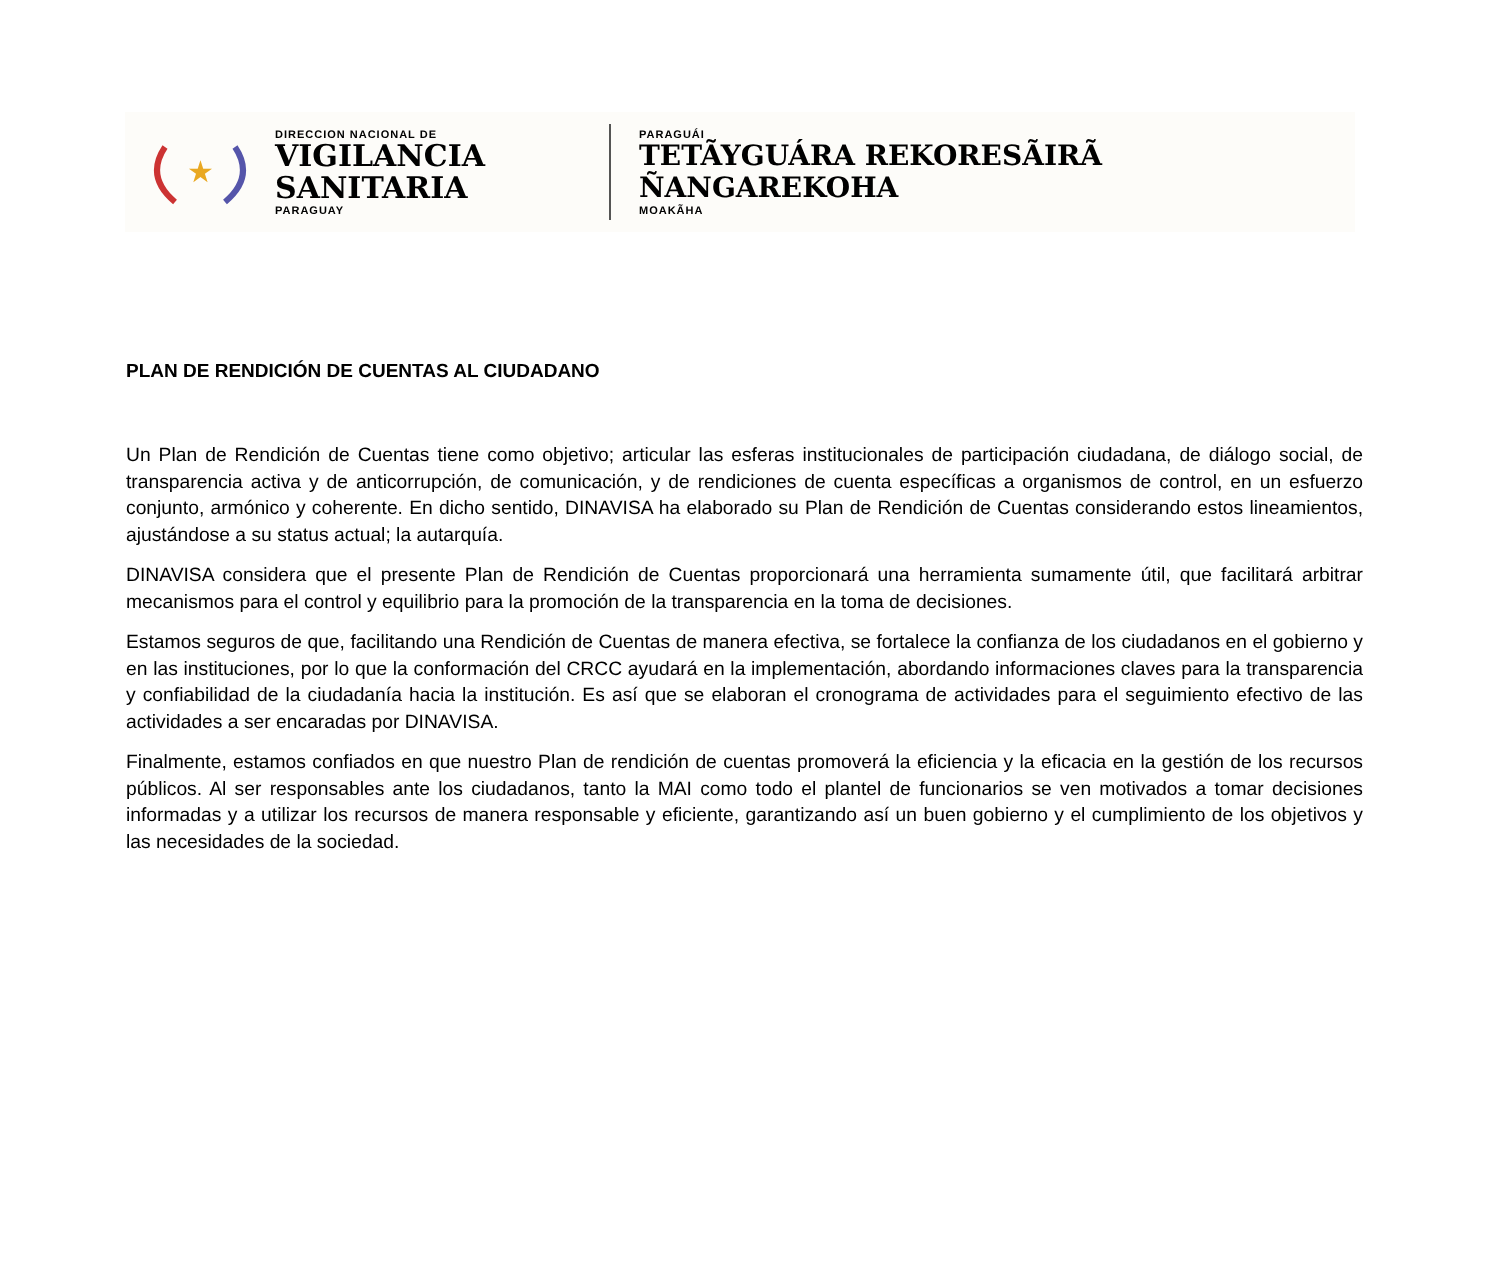★
DIRECCION NACIONAL DE
VIGILANCIA
SANITARIA
PARAGUAY
PARAGUÁI
TETÃYGUÁRA REKORESÃIRÃ
ÑANGAREKOHA
MOAKÃHA
PLAN DE RENDICIÓN DE CUENTAS AL CIUDADANO
Un Plan de Rendición de Cuentas tiene como objetivo; articular las esferas institucionales de participación ciudadana, de diálogo social, de transparencia activa y de anticorrupción, de comunicación, y de rendiciones de cuenta específicas a organismos de control, en un esfuerzo conjunto, armónico y coherente. En dicho sentido, DINAVISA ha elaborado su Plan de Rendición de Cuentas considerando estos lineamientos, ajustándose a su status actual; la autarquía.
DINAVISA considera que el presente Plan de Rendición de Cuentas proporcionará una herramienta sumamente útil, que facilitará arbitrar mecanismos para el control y equilibrio para la promoción de la transparencia en la toma de decisiones.
Estamos seguros de que, facilitando una Rendición de Cuentas de manera efectiva, se fortalece la confianza de los ciudadanos en el gobierno y en las instituciones, por lo que la conformación del CRCC ayudará en la implementación, abordando informaciones claves para la transparencia y confiabilidad de la ciudadanía hacia la institución. Es así que se elaboran el cronograma de actividades para el seguimiento efectivo de las actividades a ser encaradas por DINAVISA.
Finalmente, estamos confiados en que nuestro Plan de rendición de cuentas promoverá la eficiencia y la eficacia en la gestión de los recursos públicos. Al ser responsables ante los ciudadanos, tanto la MAI como todo el plantel de funcionarios se ven motivados a tomar decisiones informadas y a utilizar los recursos de manera responsable y eficiente, garantizando así un buen gobierno y el cumplimiento de los objetivos y las necesidades de la sociedad.